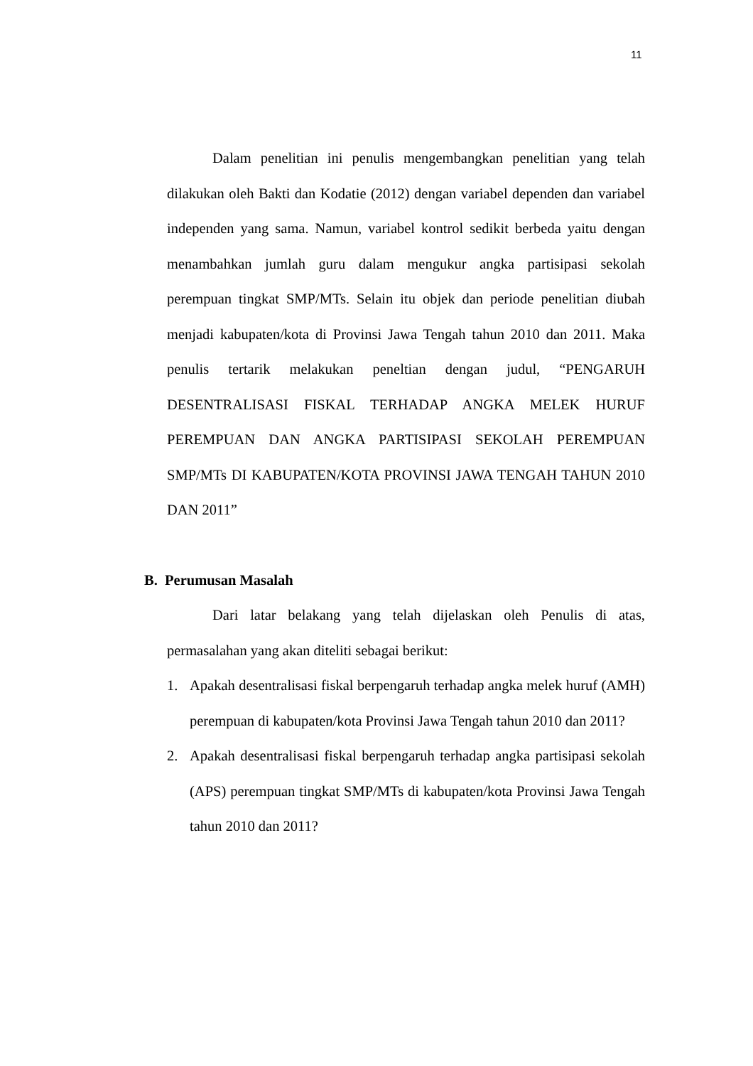11
Dalam penelitian ini penulis mengembangkan penelitian yang telah dilakukan oleh Bakti dan Kodatie (2012) dengan variabel dependen dan variabel independen yang sama. Namun, variabel kontrol sedikit berbeda yaitu dengan menambahkan jumlah guru dalam mengukur angka partisipasi sekolah perempuan tingkat SMP/MTs. Selain itu objek dan periode penelitian diubah menjadi kabupaten/kota di Provinsi Jawa Tengah tahun 2010 dan 2011. Maka penulis tertarik melakukan peneltian dengan judul, “PENGARUH DESENTRALISASI FISKAL TERHADAP ANGKA MELEK HURUF PEREMPUAN DAN ANGKA PARTISIPASI SEKOLAH PEREMPUAN SMP/MTs DI KABUPATEN/KOTA PROVINSI JAWA TENGAH TAHUN 2010 DAN 2011”
B. Perumusan Masalah
Dari latar belakang yang telah dijelaskan oleh Penulis di atas, permasalahan yang akan diteliti sebagai berikut:
1. Apakah desentralisasi fiskal berpengaruh terhadap angka melek huruf (AMH) perempuan di kabupaten/kota Provinsi Jawa Tengah tahun 2010 dan 2011?
2. Apakah desentralisasi fiskal berpengaruh terhadap angka partisipasi sekolah (APS) perempuan tingkat SMP/MTs di kabupaten/kota Provinsi Jawa Tengah tahun 2010 dan 2011?